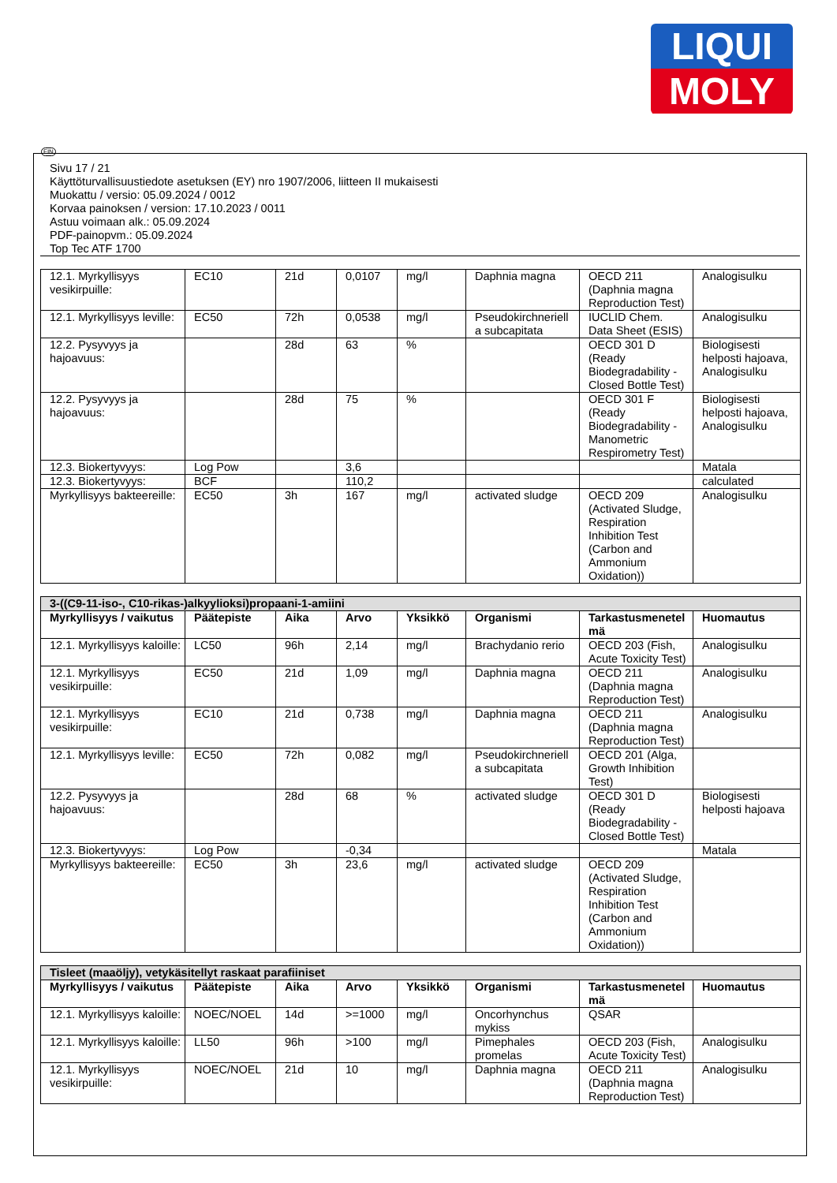LIQUI
MOLY
FIN
Sivu 17 / 21
Käyttöturvallisuustiedote asetuksen (EY) nro 1907/2006, liitteen II mukaisesti
Muokattu / versio: 05.09.2024 / 0012
Korvaa painoksen / version: 17.10.2023 / 0011
Astuu voimaan alk.: 05.09.2024
PDF-painopvm.: 05.09.2024
Top Tec ATF 1700
| 12.1. Myrkyllisyys vesikirpuille: | EC10 | 21d | 0,0107 | mg/l | Daphnia magna | OECD 211 (Daphnia magna Reproduction Test) | Analogisulku |
| 12.1. Myrkyllisyys leville: | EC50 | 72h | 0,0538 | mg/l | Pseudokirchneriell a subcapitata | IUCLID Chem. Data Sheet (ESIS) | Analogisulku |
| 12.2. Pysyvyys ja hajoavuus: | | 28d | 63 | % | | OECD 301 D (Ready Biodegradability - Closed Bottle Test) | Biologisesti helposti hajoava, Analogisulku |
| 12.2. Pysyvyys ja hajoavuus: | | 28d | 75 | % | | OECD 301 F (Ready Biodegradability - Manometric Respirometry Test) | Biologisesti helposti hajoava, Analogisulku |
| 12.3. Biokertyvyys: | Log Pow | | 3,6 | | | | Matala |
| 12.3. Biokertyvyys: | BCF | | 110,2 | | | | calculated |
| Myrkyllisyys bakteereille: | EC50 | 3h | 167 | mg/l | activated sludge | OECD 209 (Activated Sludge, Respiration Inhibition Test (Carbon and Ammonium Oxidation)) | Analogisulku |
| 3-((C9-11-iso-, C10-rikas-)alkyylioksi)propaani-1-amiini | | | | | | | |
| Myrkyllisyys / vaikutus | Päätepiste | Aika | Arvo | Yksikkö | Organismi | Tarkastusmenetel mä | Huomautus |
| 12.1. Myrkyllisyys kaloille: | LC50 | 96h | 2,14 | mg/l | Brachydanio rerio | OECD 203 (Fish, Acute Toxicity Test) | Analogisulku |
| 12.1. Myrkyllisyys vesikirpuille: | EC50 | 21d | 1,09 | mg/l | Daphnia magna | OECD 211 (Daphnia magna Reproduction Test) | Analogisulku |
| 12.1. Myrkyllisyys vesikirpuille: | EC10 | 21d | 0,738 | mg/l | Daphnia magna | OECD 211 (Daphnia magna Reproduction Test) | Analogisulku |
| 12.1. Myrkyllisyys leville: | EC50 | 72h | 0,082 | mg/l | Pseudokirchneriell a subcapitata | OECD 201 (Alga, Growth Inhibition Test) | |
| 12.2. Pysyvyys ja hajoavuus: | | 28d | 68 | % | activated sludge | OECD 301 D (Ready Biodegradability - Closed Bottle Test) | Biologisesti helposti hajoava |
| 12.3. Biokertyvyys: | Log Pow | | -0,34 | | | | Matala |
| Myrkyllisyys bakteereille: | EC50 | 3h | 23,6 | mg/l | activated sludge | OECD 209 (Activated Sludge, Respiration Inhibition Test (Carbon and Ammonium Oxidation)) | |
| Tisleet (maaöljy), vetykäsitellyt raskaat parafiiniset | | | | | | | |
| Myrkyllisyys / vaikutus | Päätepiste | Aika | Arvo | Yksikkö | Organismi | Tarkastusmenetel mä | Huomautus |
| 12.1. Myrkyllisyys kaloille: | NOEC/NOEL | 14d | >=1000 | mg/l | Oncorhynchus mykiss | QSAR | |
| 12.1. Myrkyllisyys kaloille: | LL50 | 96h | >100 | mg/l | Pimephales promelas | OECD 203 (Fish, Acute Toxicity Test) | Analogisulku |
| 12.1. Myrkyllisyys vesikirpuille: | NOEC/NOEL | 21d | 10 | mg/l | Daphnia magna | OECD 211 (Daphnia magna Reproduction Test) | Analogisulku |